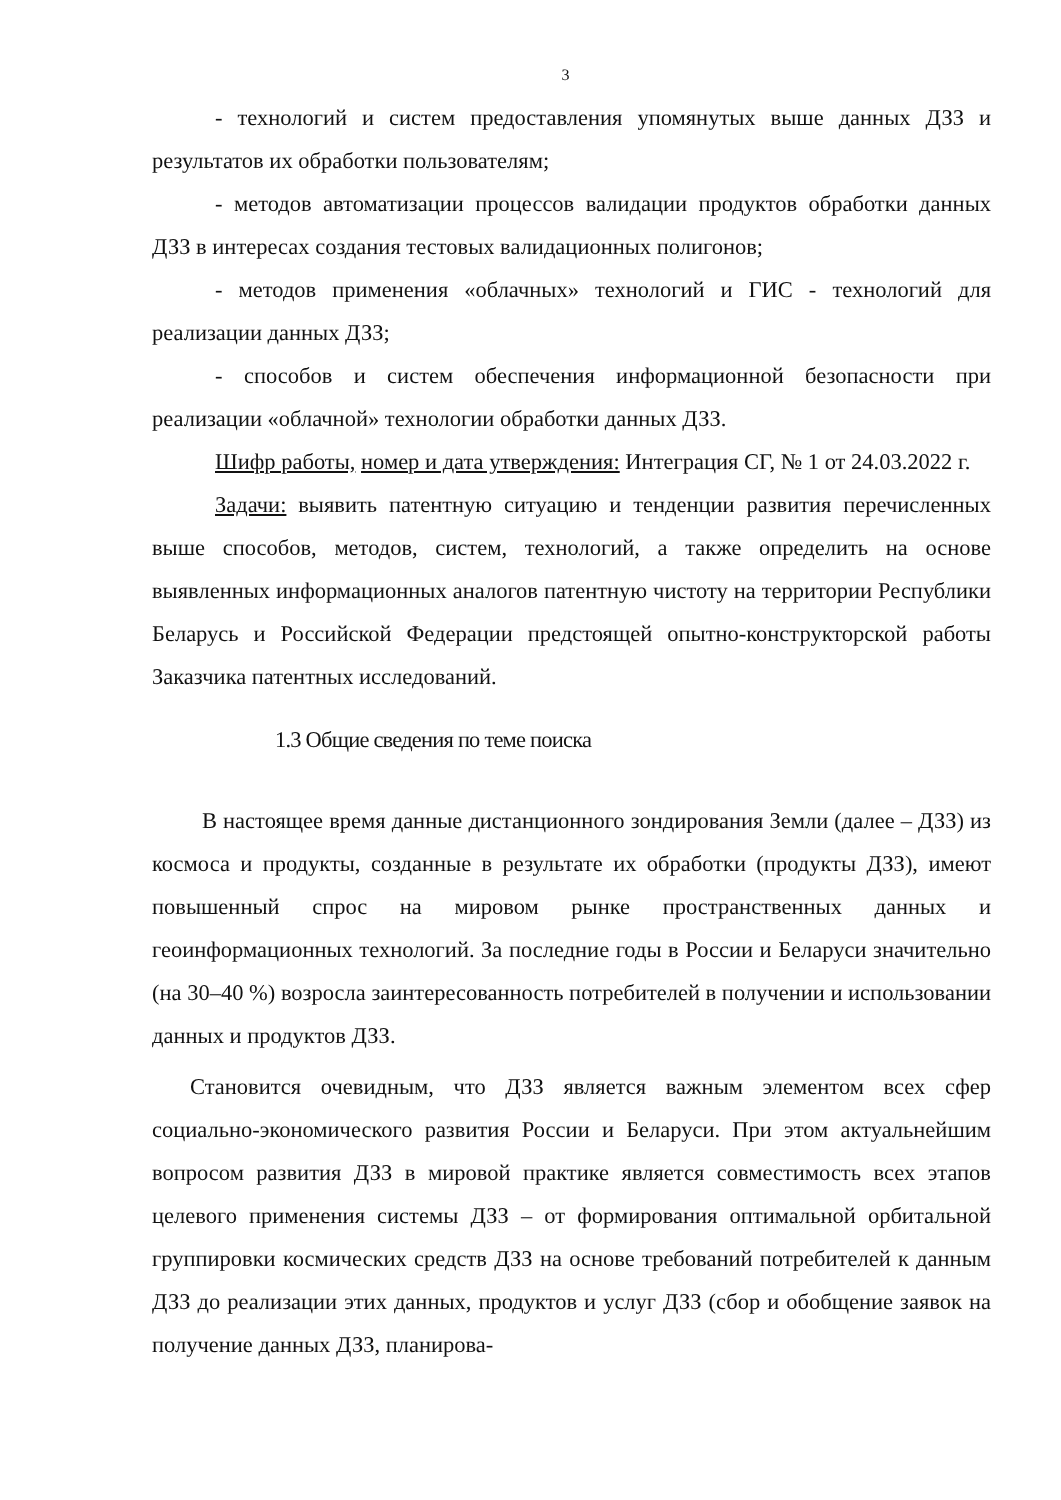3
- технологий и систем предоставления упомянутых выше данных ДЗЗ и результатов их обработки пользователям;
- методов автоматизации процессов валидации продуктов обработки данных ДЗЗ в интересах создания тестовых валидационных полигонов;
- методов применения «облачных» технологий и ГИС - технологий для реализации данных ДЗЗ;
- способов и систем обеспечения информационной безопасности при реализации «облачной» технологии обработки данных ДЗЗ.
Шифр работы, номер и дата утверждения: Интеграция СГ, № 1 от 24.03.2022 г.
Задачи: выявить патентную ситуацию и тенденции развития перечисленных выше способов, методов, систем, технологий, а также определить на основе выявленных информационных аналогов патентную чистоту на территории Республики Беларусь и Российской Федерации предстоящей опытно-конструкторской работы Заказчика патентных исследований.
1.3 Общие сведения по теме поиска
В настоящее время данные дистанционного зондирования Земли (далее – ДЗЗ) из космоса и продукты, созданные в результате их обработки (продукты ДЗЗ), имеют повышенный спрос на мировом рынке пространственных данных и геоинформационных технологий. За последние годы в России и Беларуси значительно (на 30–40 %) возросла заинтересованность потребителей в получении и использовании данных и продуктов ДЗЗ.
Становится очевидным, что ДЗЗ является важным элементом всех сфер социально-экономического развития России и Беларуси. При этом актуальнейшим вопросом развития ДЗЗ в мировой практике является совместимость всех этапов целевого применения системы ДЗЗ – от формирования оптимальной орбитальной группировки космических средств ДЗЗ на основе требований потребителей к данным ДЗЗ до реализации этих данных, продуктов и услуг ДЗЗ (сбор и обобщение заявок на получение данных ДЗЗ, планирова-